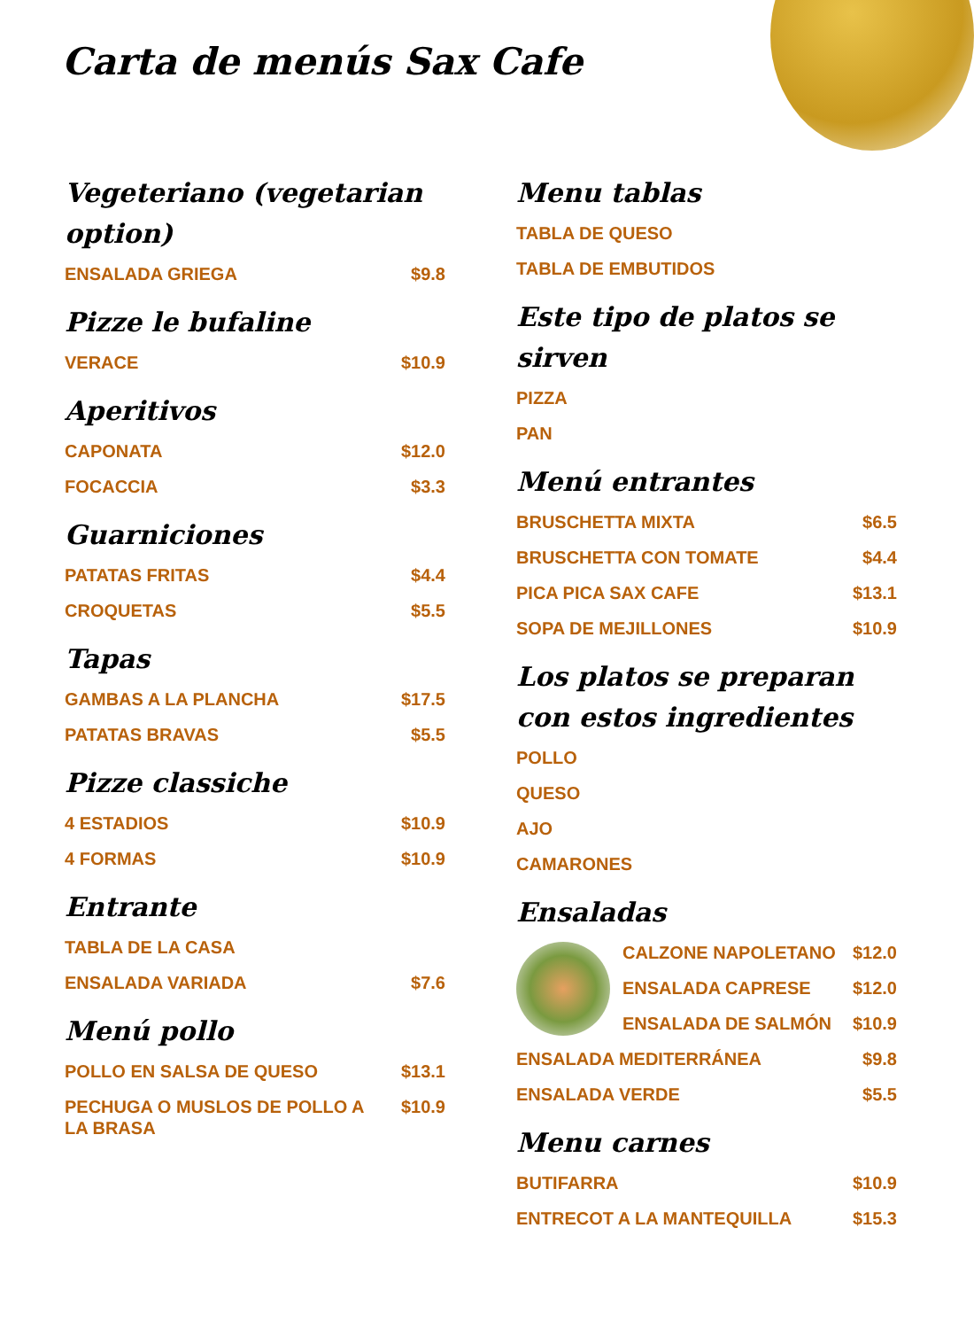Carta de menús Sax Cafe
Vegeteriano (vegetarian option)
ENSALADA GRIEGA $9.8
Pizze le bufaline
VERACE $10.9
Aperitivos
CAPONATA $12.0
FOCACCIA $3.3
Guarniciones
PATATAS FRITAS $4.4
CROQUETAS $5.5
Tapas
GAMBAS A LA PLANCHA $17.5
PATATAS BRAVAS $5.5
Pizze classiche
4 ESTADIOS $10.9
4 FORMAS $10.9
Entrante
TABLA DE LA CASA
ENSALADA VARIADA $7.6
Menú pollo
POLLO EN SALSA DE QUESO $13.1
PECHUGA O MUSLOS DE POLLO A LA BRASA $10.9
Menu tablas
TABLA DE QUESO
TABLA DE EMBUTIDOS
Este tipo de platos se sirven
PIZZA
PAN
Menú entrantes
BRUSCHETTA MIXTA $6.5
BRUSCHETTA CON TOMATE $4.4
PICA PICA SAX CAFE $13.1
SOPA DE MEJILLONES $10.9
Los platos se preparan con estos ingredientes
POLLO
QUESO
AJO
CAMARONES
Ensaladas
CALZONE NAPOLETANO $12.0
ENSALADA CAPRESE $12.0
ENSALADA DE SALMÓN $10.9
ENSALADA MEDITERRÁNEA $9.8
ENSALADA VERDE $5.5
Menu carnes
BUTIFARRA $10.9
ENTRECOT A LA MANTEQUILLA $15.3